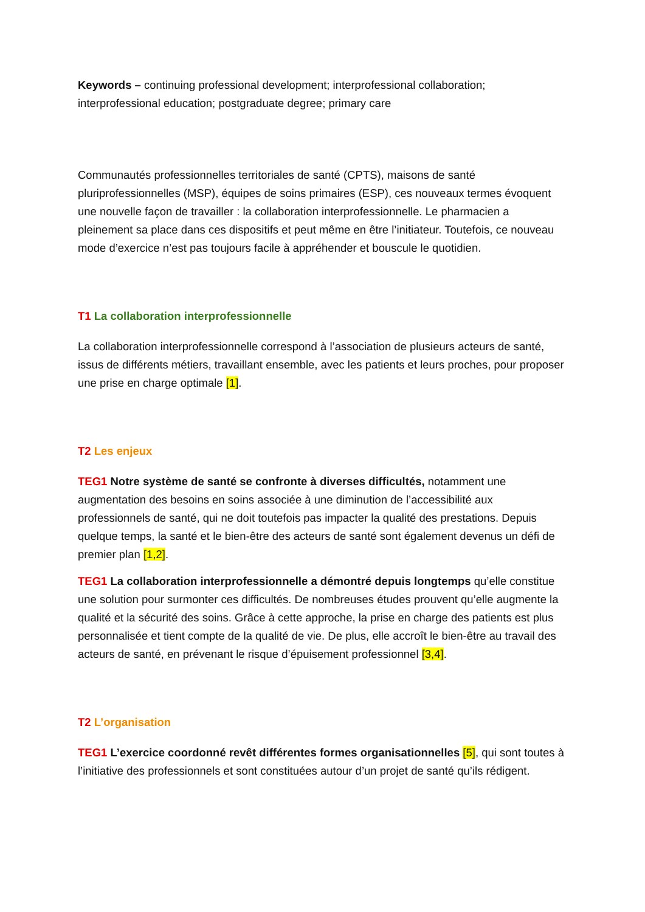Keywords – continuing professional development; interprofessional collaboration; interprofessional education; postgraduate degree; primary care
Communautés professionnelles territoriales de santé (CPTS), maisons de santé pluriprofessionnelles (MSP), équipes de soins primaires (ESP), ces nouveaux termes évoquent une nouvelle façon de travailler : la collaboration interprofessionnelle. Le pharmacien a pleinement sa place dans ces dispositifs et peut même en être l’initiateur. Toutefois, ce nouveau mode d’exercice n’est pas toujours facile à appréhender et bouscule le quotidien.
T1 La collaboration interprofessionnelle
La collaboration interprofessionnelle correspond à l’association de plusieurs acteurs de santé, issus de différents métiers, travaillant ensemble, avec les patients et leurs proches, pour proposer une prise en charge optimale [1].
T2 Les enjeux
TEG1 Notre système de santé se confronte à diverses difficultés, notamment une augmentation des besoins en soins associée à une diminution de l’accessibilité aux professionnels de santé, qui ne doit toutefois pas impacter la qualité des prestations. Depuis quelque temps, la santé et le bien-être des acteurs de santé sont également devenus un défi de premier plan [1,2].
TEG1 La collaboration interprofessionnelle a démontré depuis longtemps qu’elle constitue une solution pour surmonter ces difficultés. De nombreuses études prouvent qu’elle augmente la qualité et la sécurité des soins. Grâce à cette approche, la prise en charge des patients est plus personnalisée et tient compte de la qualité de vie. De plus, elle accroît le bien-être au travail des acteurs de santé, en prévenant le risque d’épuisement professionnel [3,4].
T2 L’organisation
TEG1 L’exercice coordonné revêt différentes formes organisationnelles [5], qui sont toutes à l’initiative des professionnels et sont constituées autour d’un projet de santé qu’ils rédigent.